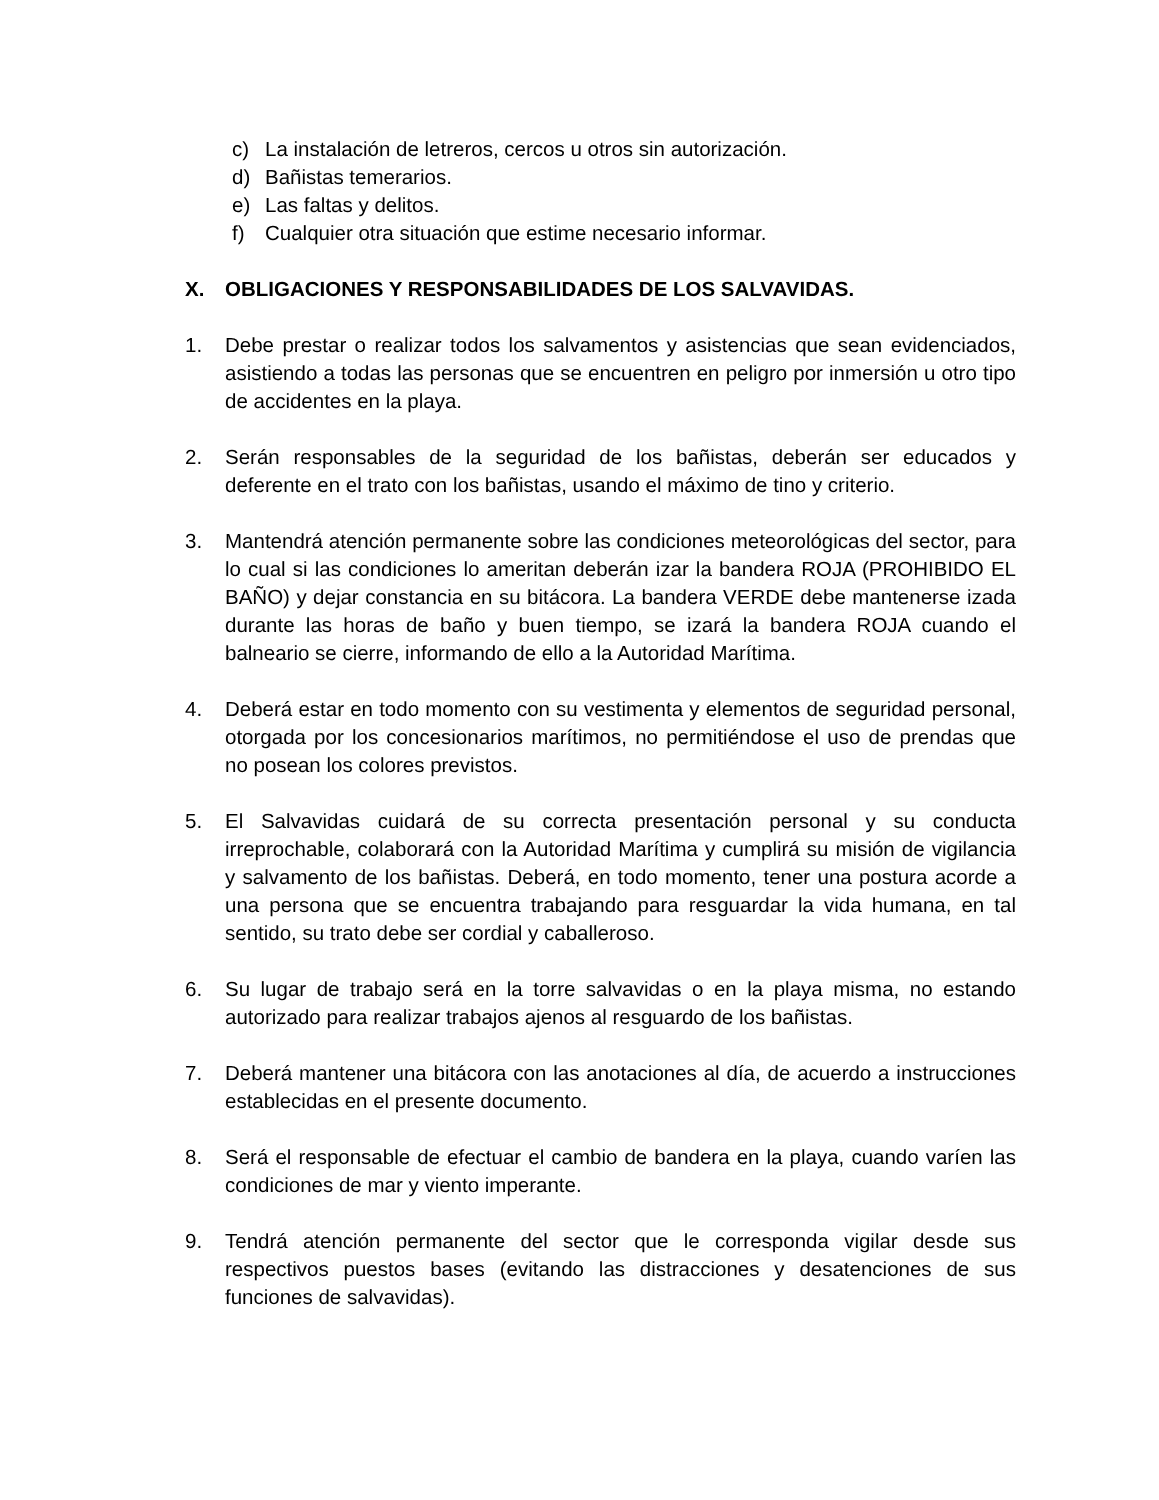c) La instalación de letreros, cercos u otros sin autorización.
d) Bañistas temerarios.
e) Las faltas y delitos.
f) Cualquier otra situación que estime necesario informar.
X. OBLIGACIONES Y RESPONSABILIDADES DE LOS SALVAVIDAS.
1. Debe prestar o realizar todos los salvamentos y asistencias que sean evidenciados, asistiendo a todas las personas que se encuentren en peligro por inmersión u otro tipo de accidentes en la playa.
2. Serán responsables de la seguridad de los bañistas, deberán ser educados y deferente en el trato con los bañistas, usando el máximo de tino y criterio.
3. Mantendrá atención permanente sobre las condiciones meteorológicas del sector, para lo cual si las condiciones lo ameritan deberán izar la bandera ROJA (PROHIBIDO EL BAÑO) y dejar constancia en su bitácora. La bandera VERDE debe mantenerse izada durante las horas de baño y buen tiempo, se izará la bandera ROJA cuando el balneario se cierre, informando de ello a la Autoridad Marítima.
4. Deberá estar en todo momento con su vestimenta y elementos de seguridad personal, otorgada por los concesionarios marítimos, no permitiéndose el uso de prendas que no posean los colores previstos.
5. El Salvavidas cuidará de su correcta presentación personal y su conducta irreprochable, colaborará con la Autoridad Marítima y cumplirá su misión de vigilancia y salvamento de los bañistas. Deberá, en todo momento, tener una postura acorde a una persona que se encuentra trabajando para resguardar la vida humana, en tal sentido, su trato debe ser cordial y caballeroso.
6. Su lugar de trabajo será en la torre salvavidas o en la playa misma, no estando autorizado para realizar trabajos ajenos al resguardo de los bañistas.
7. Deberá mantener una bitácora con las anotaciones al día, de acuerdo a instrucciones establecidas en el presente documento.
8. Será el responsable de efectuar el cambio de bandera en la playa, cuando varíen las condiciones de mar y viento imperante.
9. Tendrá atención permanente del sector que le corresponda vigilar desde sus respectivos puestos bases (evitando las distracciones y desatenciones de sus funciones de salvavidas).